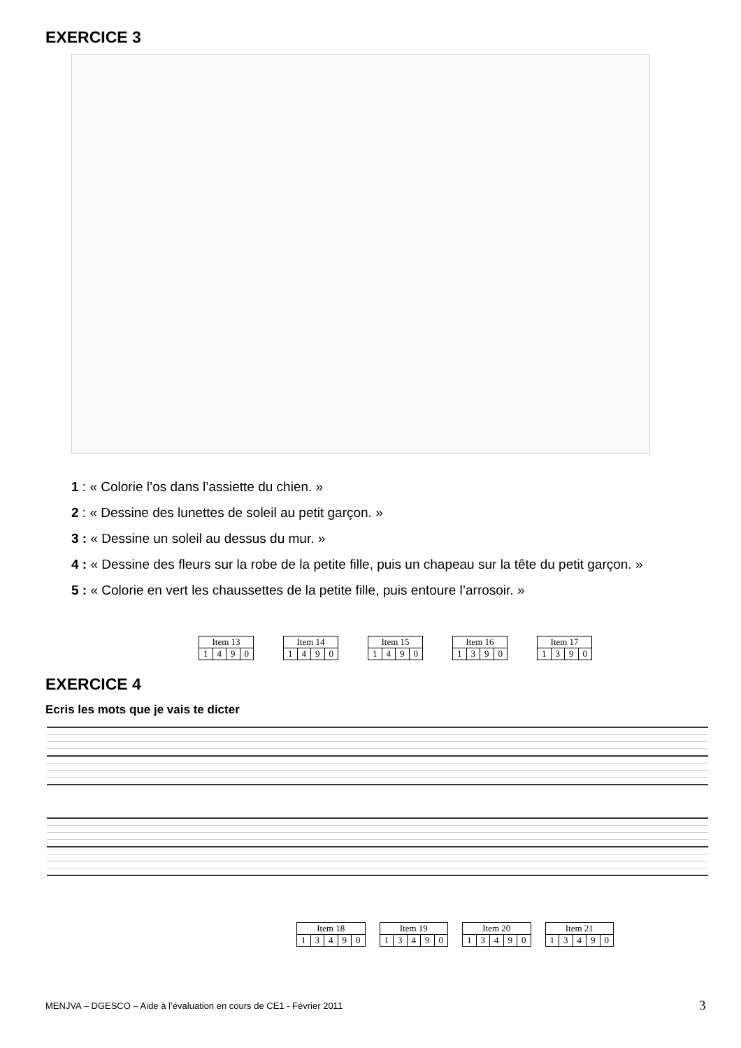EXERCICE 3
1 : « Colorie l’os dans l’assiette du chien. »
2 : « Dessine des lunettes de soleil au petit garçon. »
3 : « Dessine un soleil au dessus du mur. »
4 : « Dessine des fleurs sur la robe de la petite fille, puis un chapeau sur la tête du petit garçon. »
5 : « Colorie en vert les chaussettes de la petite fille, puis entoure l’arrosoir. »
| Item 13 | | | |
| 1 | 4 | 9 | 0 |
| Item 14 | | | |
| 1 | 4 | 9 | 0 |
| Item 15 | | | |
| 1 | 4 | 9 | 0 |
| Item 16 | | | |
| 1 | 3 | 9 | 0 |
| Item 17 | | | |
| 1 | 3 | 9 | 0 |
EXERCICE 4
Ecris les mots que je vais te dicter
| Item 18 | | | | |
| 1 | 3 | 4 | 9 | 0 |
| Item 19 | | | | |
| 1 | 3 | 4 | 9 | 0 |
| Item 20 | | | | |
| 1 | 3 | 4 | 9 | 0 |
| Item 21 | | | | |
| 1 | 3 | 4 | 9 | 0 |
MENJVA – DGESCO – Aide à l’évaluation en cours de CE1 - Février 2011
3